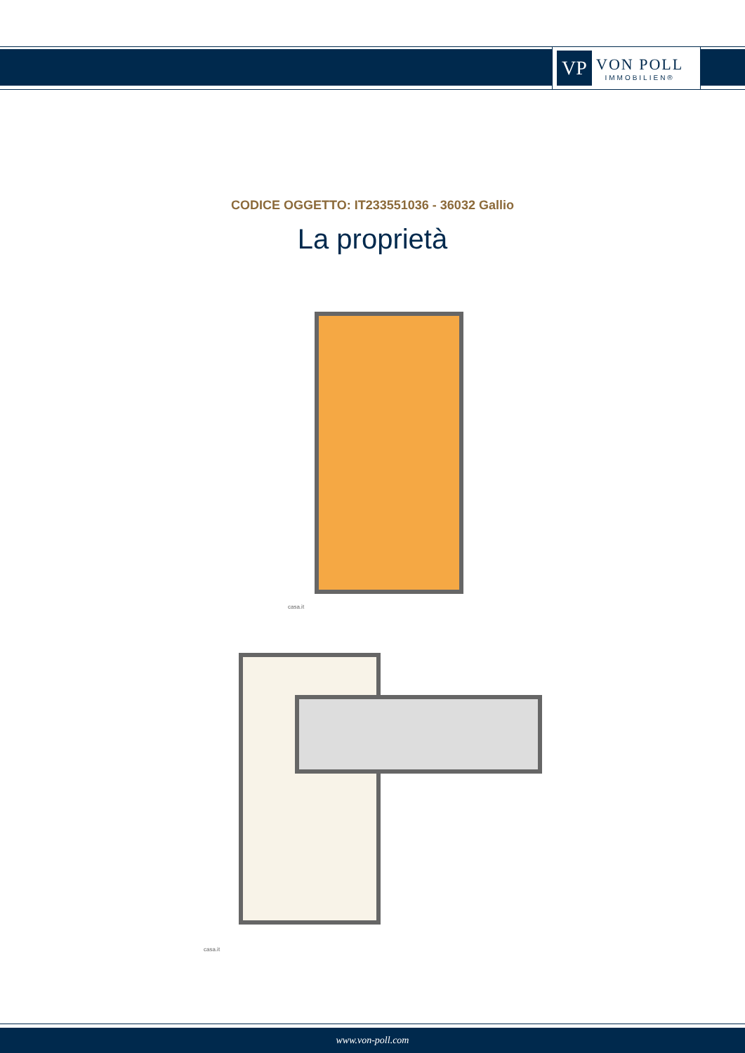VP
VON POLL
IMMOBILIEN®
CODICE OGGETTO: IT233551036 - 36032 Gallio
La proprietà
casa.it
casa.it
www.von-poll.com